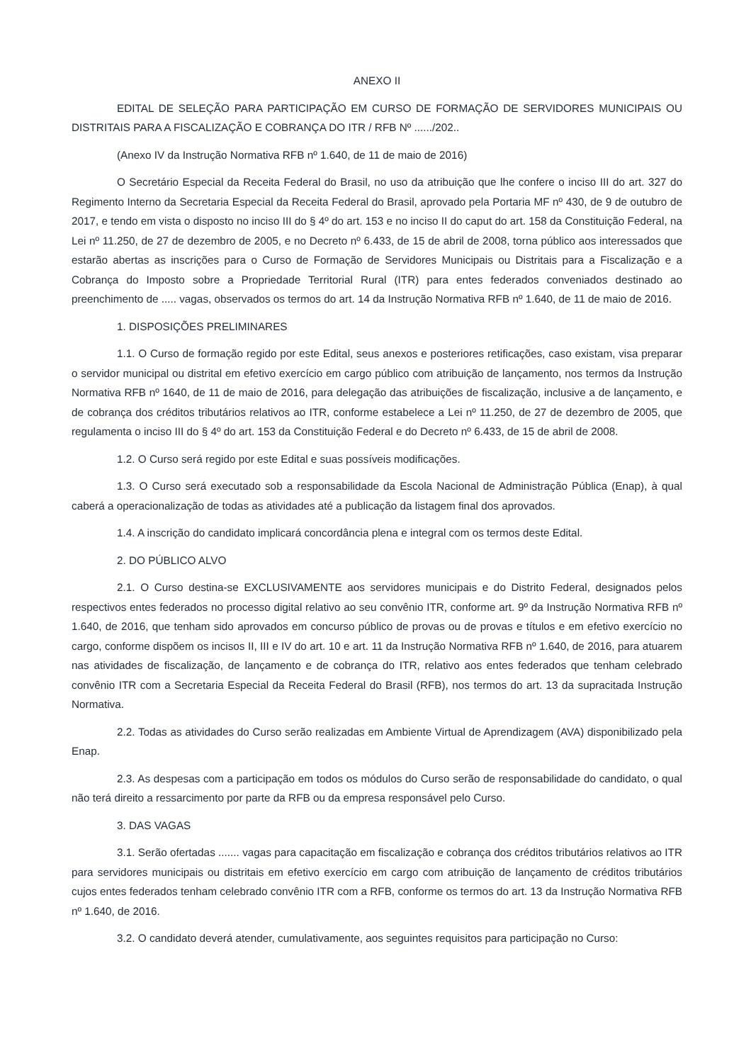ANEXO II
EDITAL DE SELEÇÃO PARA PARTICIPAÇÃO EM CURSO DE FORMAÇÃO DE SERVIDORES MUNICIPAIS OU DISTRITAIS PARA A FISCALIZAÇÃO E COBRANÇA DO ITR / RFB Nº ....../202..
(Anexo IV da Instrução Normativa RFB nº 1.640, de 11 de maio de 2016)
O Secretário Especial da Receita Federal do Brasil, no uso da atribuição que lhe confere o inciso III do art. 327 do Regimento Interno da Secretaria Especial da Receita Federal do Brasil, aprovado pela Portaria MF nº 430, de 9 de outubro de 2017, e tendo em vista o disposto no inciso III do § 4º do art. 153 e no inciso II do caput do art. 158 da Constituição Federal, na Lei nº 11.250, de 27 de dezembro de 2005, e no Decreto nº 6.433, de 15 de abril de 2008, torna público aos interessados que estarão abertas as inscrições para o Curso de Formação de Servidores Municipais ou Distritais para a Fiscalização e a Cobrança do Imposto sobre a Propriedade Territorial Rural (ITR) para entes federados conveniados destinado ao preenchimento de ..... vagas, observados os termos do art. 14 da Instrução Normativa RFB nº 1.640, de 11 de maio de 2016.
1. DISPOSIÇÕES PRELIMINARES
1.1. O Curso de formação regido por este Edital, seus anexos e posteriores retificações, caso existam, visa preparar o servidor municipal ou distrital em efetivo exercício em cargo público com atribuição de lançamento, nos termos da Instrução Normativa RFB nº 1640, de 11 de maio de 2016, para delegação das atribuições de fiscalização, inclusive a de lançamento, e de cobrança dos créditos tributários relativos ao ITR, conforme estabelece a Lei nº 11.250, de 27 de dezembro de 2005, que regulamenta o inciso III do § 4º do art. 153 da Constituição Federal e do Decreto nº 6.433, de 15 de abril de 2008.
1.2. O Curso será regido por este Edital e suas possíveis modificações.
1.3. O Curso será executado sob a responsabilidade da Escola Nacional de Administração Pública (Enap), à qual caberá a operacionalização de todas as atividades até a publicação da listagem final dos aprovados.
1.4. A inscrição do candidato implicará concordância plena e integral com os termos deste Edital.
2. DO PÚBLICO ALVO
2.1. O Curso destina-se EXCLUSIVAMENTE aos servidores municipais e do Distrito Federal, designados pelos respectivos entes federados no processo digital relativo ao seu convênio ITR, conforme art. 9º da Instrução Normativa RFB nº 1.640, de 2016, que tenham sido aprovados em concurso público de provas ou de provas e títulos e em efetivo exercício no cargo, conforme dispõem os incisos II, III e IV do art. 10 e art. 11 da Instrução Normativa RFB nº 1.640, de 2016, para atuarem nas atividades de fiscalização, de lançamento e de cobrança do ITR, relativo aos entes federados que tenham celebrado convênio ITR com a Secretaria Especial da Receita Federal do Brasil (RFB), nos termos do art. 13 da supracitada Instrução Normativa.
2.2. Todas as atividades do Curso serão realizadas em Ambiente Virtual de Aprendizagem (AVA) disponibilizado pela Enap.
2.3. As despesas com a participação em todos os módulos do Curso serão de responsabilidade do candidato, o qual não terá direito a ressarcimento por parte da RFB ou da empresa responsável pelo Curso.
3. DAS VAGAS
3.1. Serão ofertadas ....... vagas para capacitação em fiscalização e cobrança dos créditos tributários relativos ao ITR para servidores municipais ou distritais em efetivo exercício em cargo com atribuição de lançamento de créditos tributários cujos entes federados tenham celebrado convênio ITR com a RFB, conforme os termos do art. 13 da Instrução Normativa RFB nº 1.640, de 2016.
3.2. O candidato deverá atender, cumulativamente, aos seguintes requisitos para participação no Curso: